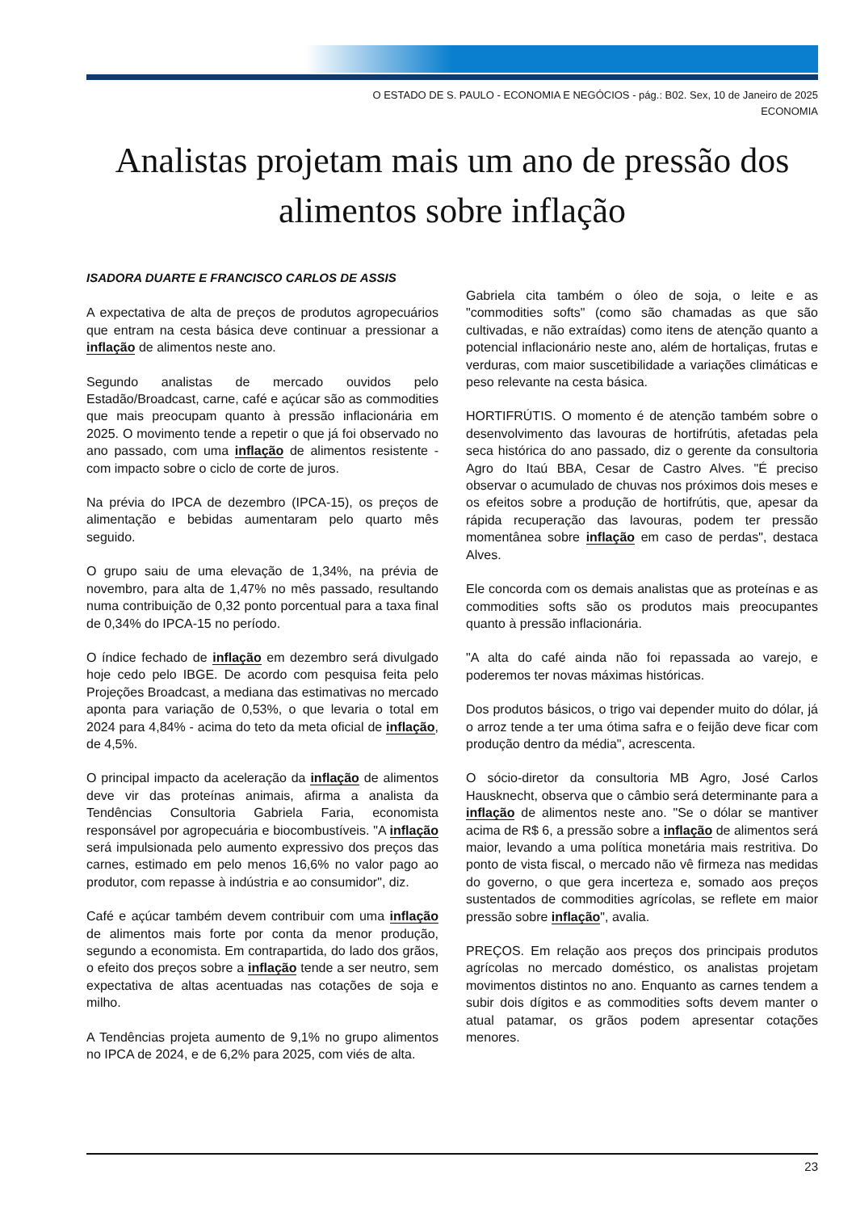O ESTADO DE S. PAULO - ECONOMIA E NEGÓCIOS - pág.: B02. Sex, 10 de Janeiro de 2025
ECONOMIA
Analistas projetam mais um ano de pressão dos alimentos sobre inflação
ISADORA DUARTE E FRANCISCO CARLOS DE ASSIS
A expectativa de alta de preços de produtos agropecuários que entram na cesta básica deve continuar a pressionar a inflação de alimentos neste ano.
Segundo analistas de mercado ouvidos pelo Estadão/Broadcast, carne, café e açúcar são as commodities que mais preocupam quanto à pressão inflacionária em 2025. O movimento tende a repetir o que já foi observado no ano passado, com uma inflação de alimentos resistente - com impacto sobre o ciclo de corte de juros.
Na prévia do IPCA de dezembro (IPCA-15), os preços de alimentação e bebidas aumentaram pelo quarto mês seguido.
O grupo saiu de uma elevação de 1,34%, na prévia de novembro, para alta de 1,47% no mês passado, resultando numa contribuição de 0,32 ponto porcentual para a taxa final de 0,34% do IPCA-15 no período.
O índice fechado de inflação em dezembro será divulgado hoje cedo pelo IBGE. De acordo com pesquisa feita pelo Projeções Broadcast, a mediana das estimativas no mercado aponta para variação de 0,53%, o que levaria o total em 2024 para 4,84% - acima do teto da meta oficial de inflação, de 4,5%.
O principal impacto da aceleração da inflação de alimentos deve vir das proteínas animais, afirma a analista da Tendências Consultoria Gabriela Faria, economista responsável por agropecuária e biocombustíveis. "A inflação será impulsionada pelo aumento expressivo dos preços das carnes, estimado em pelo menos 16,6% no valor pago ao produtor, com repasse à indústria e ao consumidor", diz.
Café e açúcar também devem contribuir com uma inflação de alimentos mais forte por conta da menor produção, segundo a economista. Em contrapartida, do lado dos grãos, o efeito dos preços sobre a inflação tende a ser neutro, sem expectativa de altas acentuadas nas cotações de soja e milho.
A Tendências projeta aumento de 9,1% no grupo alimentos no IPCA de 2024, e de 6,2% para 2025, com viés de alta.
Gabriela cita também o óleo de soja, o leite e as "commodities softs" (como são chamadas as que são cultivadas, e não extraídas) como itens de atenção quanto a potencial inflacionário neste ano, além de hortaliças, frutas e verduras, com maior suscetibilidade a variações climáticas e peso relevante na cesta básica.
HORTIFRÚTIS. O momento é de atenção também sobre o desenvolvimento das lavouras de hortifrútis, afetadas pela seca histórica do ano passado, diz o gerente da consultoria Agro do Itaú BBA, Cesar de Castro Alves. "É preciso observar o acumulado de chuvas nos próximos dois meses e os efeitos sobre a produção de hortifrútis, que, apesar da rápida recuperação das lavouras, podem ter pressão momentânea sobre inflação em caso de perdas", destaca Alves.
Ele concorda com os demais analistas que as proteínas e as commodities softs são os produtos mais preocupantes quanto à pressão inflacionária.
"A alta do café ainda não foi repassada ao varejo, e poderemos ter novas máximas históricas.
Dos produtos básicos, o trigo vai depender muito do dólar, já o arroz tende a ter uma ótima safra e o feijão deve ficar com produção dentro da média", acrescenta.
O sócio-diretor da consultoria MB Agro, José Carlos Hausknecht, observa que o câmbio será determinante para a inflação de alimentos neste ano. "Se o dólar se mantiver acima de R$ 6, a pressão sobre a inflação de alimentos será maior, levando a uma política monetária mais restritiva. Do ponto de vista fiscal, o mercado não vê firmeza nas medidas do governo, o que gera incerteza e, somado aos preços sustentados de commodities agrícolas, se reflete em maior pressão sobre inflação", avalia.
PREÇOS. Em relação aos preços dos principais produtos agrícolas no mercado doméstico, os analistas projetam movimentos distintos no ano. Enquanto as carnes tendem a subir dois dígitos e as commodities softs devem manter o atual patamar, os grãos podem apresentar cotações menores.
23